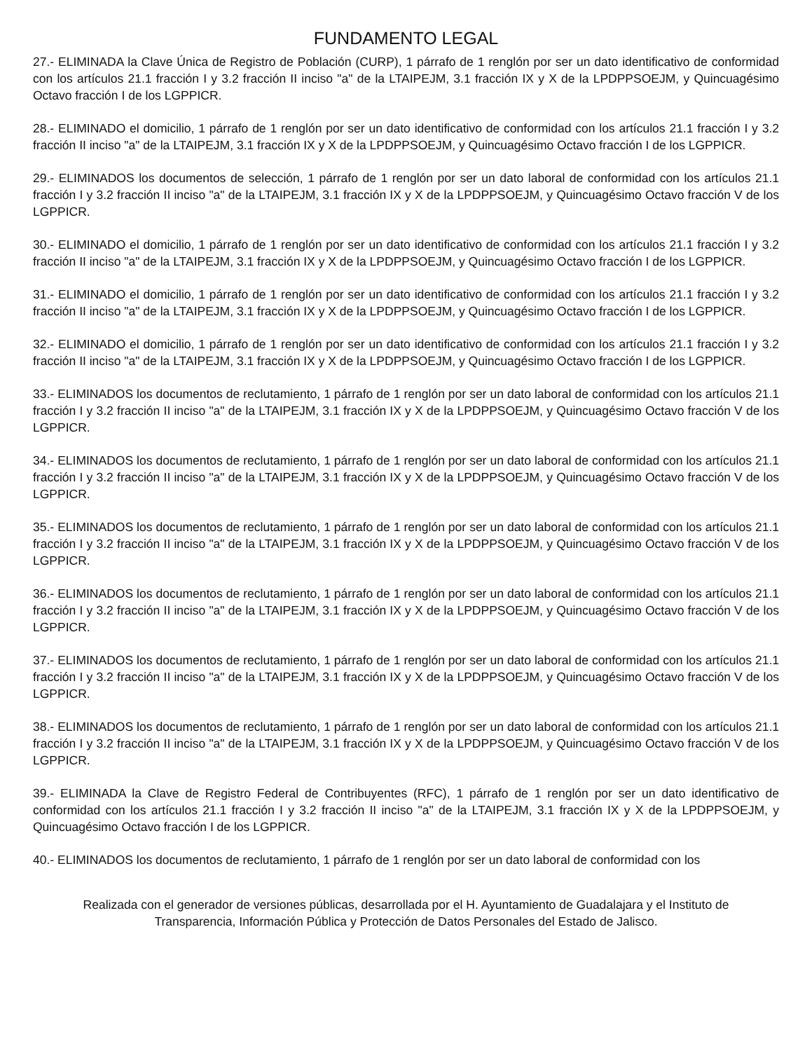FUNDAMENTO LEGAL
27.- ELIMINADA la Clave Única de Registro de Población (CURP), 1 párrafo de 1 renglón por ser un dato identificativo de conformidad con los artículos 21.1 fracción I y 3.2 fracción II inciso "a" de la LTAIPEJM, 3.1 fracción IX y X de la LPDPPSOEJM, y Quincuagésimo Octavo fracción I de los LGPPICR.
28.- ELIMINADO el domicilio, 1 párrafo de 1 renglón por ser un dato identificativo de conformidad con los artículos 21.1 fracción I y 3.2 fracción II inciso "a" de la LTAIPEJM, 3.1 fracción IX y X de la LPDPPSOEJM, y Quincuagésimo Octavo fracción I de los LGPPICR.
29.- ELIMINADOS los documentos de selección, 1 párrafo de 1 renglón por ser un dato laboral de conformidad con los artículos 21.1 fracción I y 3.2 fracción II inciso "a" de la LTAIPEJM, 3.1 fracción IX y X de la LPDPPSOEJM, y Quincuagésimo Octavo fracción V de los LGPPICR.
30.- ELIMINADO el domicilio, 1 párrafo de 1 renglón por ser un dato identificativo de conformidad con los artículos 21.1 fracción I y 3.2 fracción II inciso "a" de la LTAIPEJM, 3.1 fracción IX y X de la LPDPPSOEJM, y Quincuagésimo Octavo fracción I de los LGPPICR.
31.- ELIMINADO el domicilio, 1 párrafo de 1 renglón por ser un dato identificativo de conformidad con los artículos 21.1 fracción I y 3.2 fracción II inciso "a" de la LTAIPEJM, 3.1 fracción IX y X de la LPDPPSOEJM, y Quincuagésimo Octavo fracción I de los LGPPICR.
32.- ELIMINADO el domicilio, 1 párrafo de 1 renglón por ser un dato identificativo de conformidad con los artículos 21.1 fracción I y 3.2 fracción II inciso "a" de la LTAIPEJM, 3.1 fracción IX y X de la LPDPPSOEJM, y Quincuagésimo Octavo fracción I de los LGPPICR.
33.- ELIMINADOS los documentos de reclutamiento, 1 párrafo de 1 renglón por ser un dato laboral de conformidad con los artículos 21.1 fracción I y 3.2 fracción II inciso "a" de la LTAIPEJM, 3.1 fracción IX y X de la LPDPPSOEJM, y Quincuagésimo Octavo fracción V de los LGPPICR.
34.- ELIMINADOS los documentos de reclutamiento, 1 párrafo de 1 renglón por ser un dato laboral de conformidad con los artículos 21.1 fracción I y 3.2 fracción II inciso "a" de la LTAIPEJM, 3.1 fracción IX y X de la LPDPPSOEJM, y Quincuagésimo Octavo fracción V de los LGPPICR.
35.- ELIMINADOS los documentos de reclutamiento, 1 párrafo de 1 renglón por ser un dato laboral de conformidad con los artículos 21.1 fracción I y 3.2 fracción II inciso "a" de la LTAIPEJM, 3.1 fracción IX y X de la LPDPPSOEJM, y Quincuagésimo Octavo fracción V de los LGPPICR.
36.- ELIMINADOS los documentos de reclutamiento, 1 párrafo de 1 renglón por ser un dato laboral de conformidad con los artículos 21.1 fracción I y 3.2 fracción II inciso "a" de la LTAIPEJM, 3.1 fracción IX y X de la LPDPPSOEJM, y Quincuagésimo Octavo fracción V de los LGPPICR.
37.- ELIMINADOS los documentos de reclutamiento, 1 párrafo de 1 renglón por ser un dato laboral de conformidad con los artículos 21.1 fracción I y 3.2 fracción II inciso "a" de la LTAIPEJM, 3.1 fracción IX y X de la LPDPPSOEJM, y Quincuagésimo Octavo fracción V de los LGPPICR.
38.- ELIMINADOS los documentos de reclutamiento, 1 párrafo de 1 renglón por ser un dato laboral de conformidad con los artículos 21.1 fracción I y 3.2 fracción II inciso "a" de la LTAIPEJM, 3.1 fracción IX y X de la LPDPPSOEJM, y Quincuagésimo Octavo fracción V de los LGPPICR.
39.- ELIMINADA la Clave de Registro Federal de Contribuyentes (RFC), 1 párrafo de 1 renglón por ser un dato identificativo de conformidad con los artículos 21.1 fracción I y 3.2 fracción II inciso "a" de la LTAIPEJM, 3.1 fracción IX y X de la LPDPPSOEJM, y Quincuagésimo Octavo fracción I de los LGPPICR.
40.- ELIMINADOS los documentos de reclutamiento, 1 párrafo de 1 renglón por ser un dato laboral de conformidad con los
Realizada con el generador de versiones públicas, desarrollada por el H. Ayuntamiento de Guadalajara y el Instituto de Transparencia, Información Pública y Protección de Datos Personales del Estado de Jalisco.